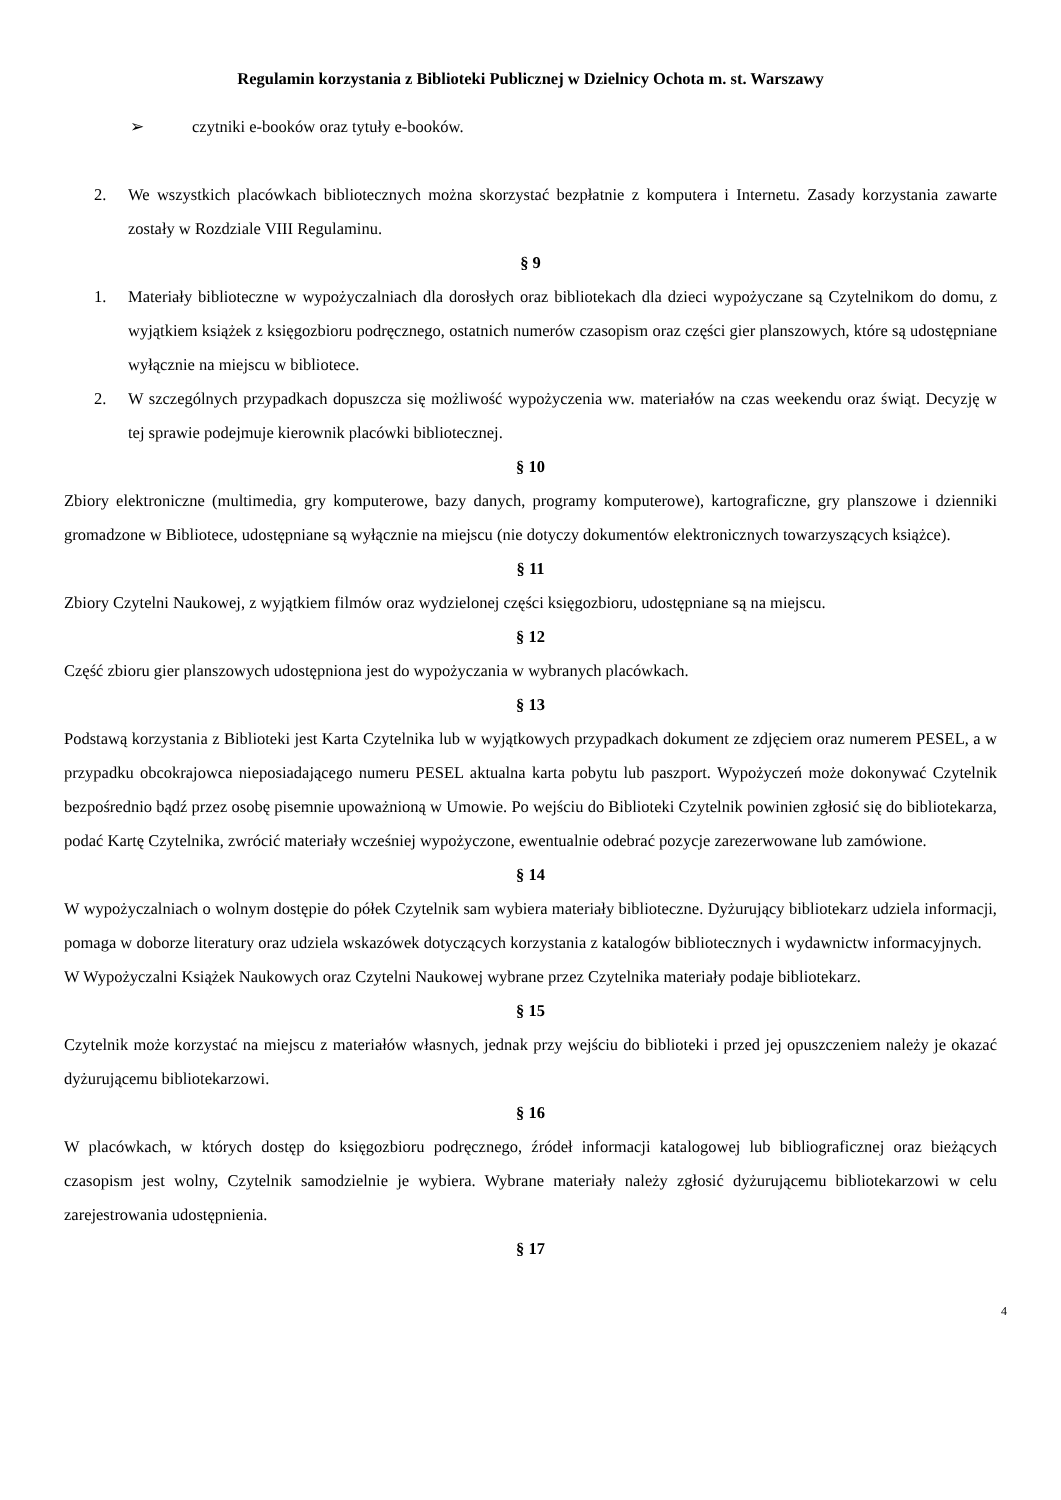Regulamin korzystania z Biblioteki Publicznej w Dzielnicy Ochota m. st. Warszawy
➢ czytniki e-booków oraz tytuły e-booków.
2. We wszystkich placówkach bibliotecznych można skorzystać bezpłatnie z komputera i Internetu. Zasady korzystania zawarte zostały w Rozdziale VIII Regulaminu.
§ 9
1. Materiały biblioteczne w wypożyczalniach dla dorosłych oraz bibliotekach dla dzieci wypożyczane są Czytelnikom do domu, z wyjątkiem książek z księgozbioru podręcznego, ostatnich numerów czasopism oraz części gier planszowych, które są udostępniane wyłącznie na miejscu w bibliotece.
2. W szczególnych przypadkach dopuszcza się możliwość wypożyczenia ww. materiałów na czas weekendu oraz świąt. Decyzję w tej sprawie podejmuje kierownik placówki bibliotecznej.
§ 10
Zbiory elektroniczne (multimedia, gry komputerowe, bazy danych, programy komputerowe), kartograficzne, gry planszowe i dzienniki gromadzone w Bibliotece, udostępniane są wyłącznie na miejscu (nie dotyczy dokumentów elektronicznych towarzyszących książce).
§ 11
Zbiory Czytelni Naukowej, z wyjątkiem filmów oraz wydzielonej części księgozbioru, udostępniane są na miejscu.
§ 12
Część zbioru gier planszowych udostępniona jest do wypożyczania w wybranych placówkach.
§ 13
Podstawą korzystania z Biblioteki jest Karta Czytelnika lub w wyjątkowych przypadkach dokument ze zdjęciem oraz numerem PESEL, a w przypadku obcokrajowca nieposiadającego numeru PESEL aktualna karta pobytu lub paszport. Wypożyczeń może dokonywać Czytelnik bezpośrednio bądź przez osobę pisemnie upoważnioną w Umowie. Po wejściu do Biblioteki Czytelnik powinien zgłosić się do bibliotekarza, podać Kartę Czytelnika, zwrócić materiały wcześniej wypożyczone, ewentualnie odebrać pozycje zarezerwowane lub zamówione.
§ 14
W wypożyczalniach o wolnym dostępie do półek Czytelnik sam wybiera materiały biblioteczne. Dyżurujący bibliotekarz udziela informacji, pomaga w doborze literatury oraz udziela wskazówek dotyczących korzystania z katalogów bibliotecznych i wydawnictw informacyjnych.
W Wypożyczalni Książek Naukowych oraz Czytelni Naukowej wybrane przez Czytelnika materiały podaje bibliotekarz.
§ 15
Czytelnik może korzystać na miejscu z materiałów własnych, jednak przy wejściu do biblioteki i przed jej opuszczeniem należy je okazać dyżurującemu bibliotekarzowi.
§ 16
W placówkach, w których dostęp do księgozbioru podręcznego, źródeł informacji katalogowej lub bibliograficznej oraz bieżących czasopism jest wolny, Czytelnik samodzielnie je wybiera. Wybrane materiały należy zgłosić dyżurującemu bibliotekarzowi w celu zarejestrowania udostępnienia.
§ 17
4